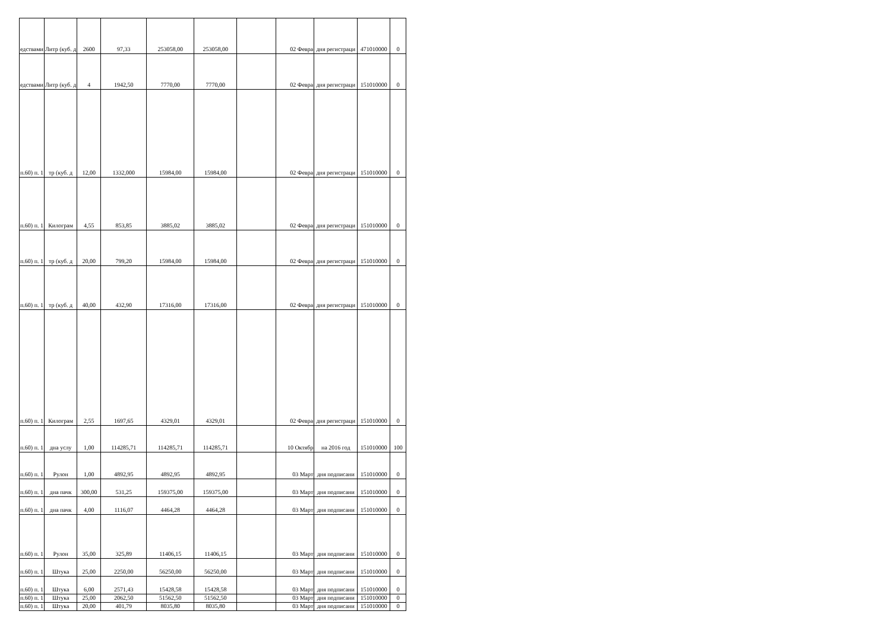| едствами | Литр (куб. д | 2600 | 97,33 | 253058,00 | 253058,00 | | 02 Февра | дня регистраци | 471010000 | 0 |
| едствами | Литр (куб. д | 4 | 1942,50 | 7770,00 | 7770,00 | | 02 Февра | дня регистраци | 151010000 | 0 |
| п.60) п. 1 | тр (куб. д | 12,00 | 1332,000 | 15984,00 | 15984,00 | | 02 Февра | дня регистраци | 151010000 | 0 |
| п.60) п. 1 | Килограм | 4,55 | 853,85 | 3885,02 | 3885,02 | | 02 Февра | дня регистраци | 151010000 | 0 |
| п.60) п. 1 | тр (куб. д | 20,00 | 799,20 | 15984,00 | 15984,00 | | 02 Февра | дня регистраци | 151010000 | 0 |
| п.60) п. 1 | тр (куб. д | 40,00 | 432,90 | 17316,00 | 17316,00 | | 02 Февра | дня регистраци | 151010000 | 0 |
| п.60) п. 1 | Килограм | 2,55 | 1697,65 | 4329,01 | 4329,01 | | 02 Февра | дня регистраци | 151010000 | 0 |
| п.60) п. 1 | дна услу | 1,00 | 114285,71 | 114285,71 | 114285,71 | | 10 Октябр | на 2016 год | 151010000 | 100 |
| п.60) п. 1 | Рулон | 1,00 | 4892,95 | 4892,95 | 4892,95 | | 03 Март | дня подписани | 151010000 | 0 |
| п.60) п. 1 | дна пачк | 300,00 | 531,25 | 159375,00 | 159375,00 | | 03 Март | дня подписани | 151010000 | 0 |
| п.60) п. 1 | дна пачк | 4,00 | 1116,07 | 4464,28 | 4464,28 | | 03 Март | дня подписани | 151010000 | 0 |
| п.60) п. 1 | Рулон | 35,00 | 325,89 | 11406,15 | 11406,15 | | 03 Март | дня подписани | 151010000 | 0 |
| п.60) п. 1 | Штука | 25,00 | 2250,00 | 56250,00 | 56250,00 | | 03 Март | дня подписани | 151010000 | 0 |
| п.60) п. 1 | Штука | 6,00 | 2571,43 | 15428,58 | 15428,58 | | 03 Март | дня подписани | 151010000 | 0 |
| п.60) п. 1 | Штука | 25,00 | 2062,50 | 51562,50 | 51562,50 | | 03 Март | дня подписани | 151010000 | 0 |
| п.60) п. 1 | Штука | 20,00 | 401,79 | 8035,80 | 8035,80 | | 03 Март | дня подписани | 151010000 | 0 |